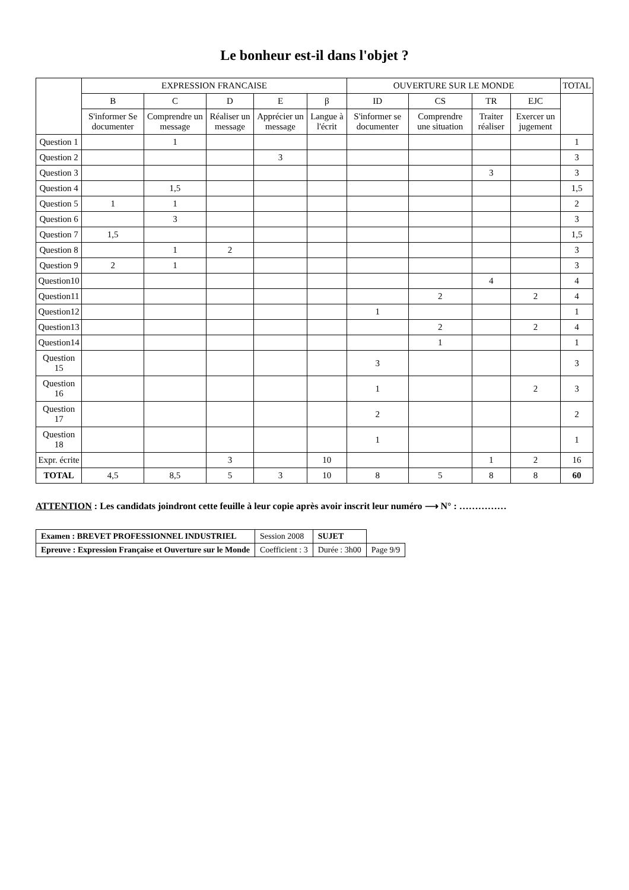Le bonheur est-il dans l'objet ?
| | EXPRESSION FRANCAISE | | | | | OUVERTURE SUR LE MONDE | | | | TOTAL |
| --- | --- | --- | --- | --- | --- | --- | --- | --- | --- | --- |
| | B | C | D | E | β | ID | CS | TR | EJC | |
| | S'informer Se documenter | Comprendre un message | Réaliser un message | Apprécier un message | Langue à l'écrit | S'informer se documenter | Comprendre une situation | Traiter réaliser | Exercer un jugement | |
| Question 1 | | 1 | | | | | | | | 1 |
| Question 2 | | | | 3 | | | | | | 3 |
| Question 3 | | | | | | | | 3 | | 3 |
| Question 4 | | 1,5 | | | | | | | | 1,5 |
| Question 5 | 1 | 1 | | | | | | | | 2 |
| Question 6 | | 3 | | | | | | | | 3 |
| Question 7 | 1,5 | | | | | | | | | 1,5 |
| Question 8 | | 1 | 2 | | | | | | | 3 |
| Question 9 | 2 | 1 | | | | | | | | 3 |
| Question10 | | | | | | | | 4 | | 4 |
| Question11 | | | | | | | 2 | | 2 | 4 |
| Question12 | | | | | | 1 | | | | 1 |
| Question13 | | | | | | | 2 | | 2 | 4 |
| Question14 | | | | | | | 1 | | | 1 |
| Question 15 | | | | | | 3 | | | | 3 |
| Question 16 | | | | | | 1 | | | 2 | 3 |
| Question 17 | | | | | | 2 | | | | 2 |
| Question 18 | | | | | | 1 | | | | 1 |
| Expr. écrite | | | 3 | | 10 | | | 1 | 2 | 16 |
| TOTAL | 4,5 | 8,5 | 5 | 3 | 10 | 8 | 5 | 8 | 8 | 60 |
ATTENTION : Les candidats joindront cette feuille à leur copie après avoir inscrit leur numéro ⟶ N° : ……………
| Examen : BREVET PROFESSIONNEL INDUSTRIEL | Session 2008 | SUJET | |
| Epreuve : Expression Française et Ouverture sur le Monde | Coefficient : 3 | Durée : 3h00 | Page 9/9 |